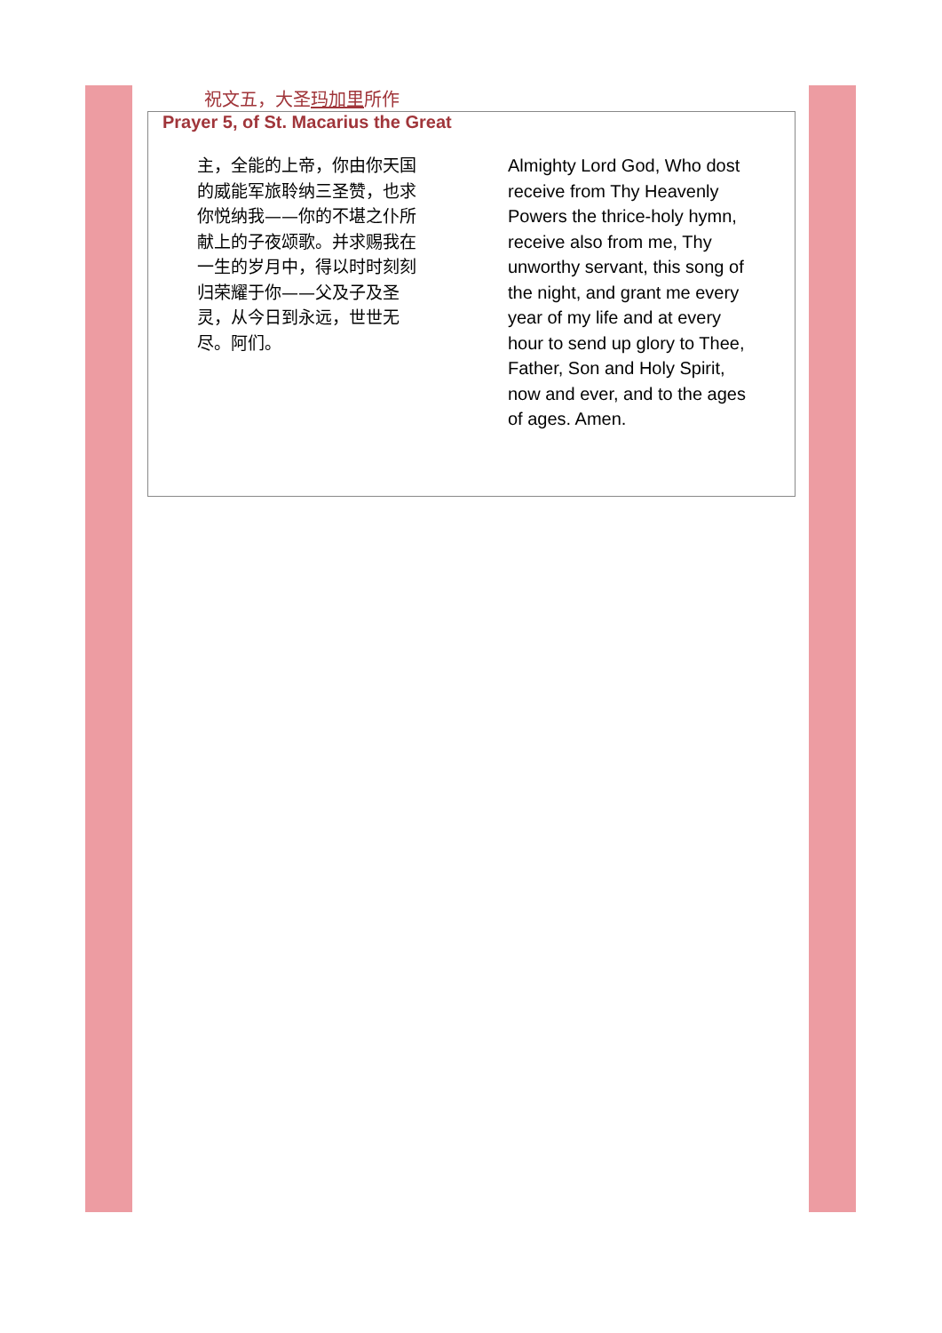祝文五，大圣玛加里所作
Prayer 5, of St. Macarius the Great
主，全能的上帝，你由你天国的威能军旅聆纳三圣赞，也求你悦纳我——你的不堪之仆所献上的子夜颂歌。并求赐我在一生的岁月中，得以时时刻刻归荣耀于你——父及子及圣灵，从今日到永远，世世无尽。阿们。
Almighty Lord God, Who dost receive from Thy Heavenly Powers the thrice-holy hymn, receive also from me, Thy unworthy servant, this song of the night, and grant me every year of my life and at every hour to send up glory to Thee, Father, Son and Holy Spirit, now and ever, and to the ages of ages. Amen.